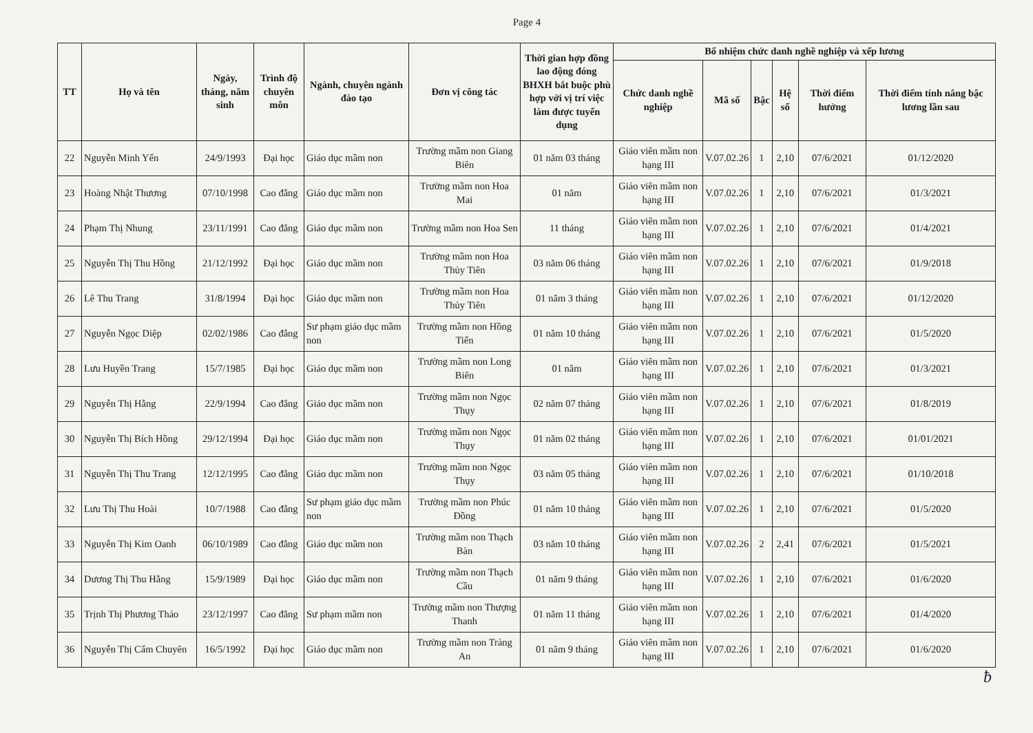Page 4
| TT | Họ và tên | Ngày, tháng, năm sinh | Trình độ chuyên môn | Ngành, chuyên ngành đào tạo | Đơn vị công tác | Thời gian hợp đồng lao động đóng BHXH bắt buộc phù hợp với vị trí việc làm được tuyển dụng | Bổ nhiệm chức danh nghề nghiệp và xếp lương | | | | | |
| --- | --- | --- | --- | --- | --- | --- | --- | --- | --- | --- | --- | --- |
| | | | | | | | Chức danh nghề nghiệp | Mã số | Bậc | Hệ số | Thời điểm hưởng | Thời điểm tính nâng bậc lương lần sau |
| 22 | Nguyễn Minh Yến | 24/9/1993 | Đại học | Giáo dục mầm non | Trường mầm non Giang Biên | 01 năm 03 tháng | Giáo viên mầm non hạng III | V.07.02.26 | 1 | 2,10 | 07/6/2021 | 01/12/2020 |
| 23 | Hoàng Nhật Thương | 07/10/1998 | Cao đẳng | Giáo dục mầm non | Trường mầm non Hoa Mai | 01 năm | Giáo viên mầm non hạng III | V.07.02.26 | 1 | 2,10 | 07/6/2021 | 01/3/2021 |
| 24 | Phạm Thị Nhung | 23/11/1991 | Cao đẳng | Giáo dục mầm non | Trường mầm non Hoa Sen | 11 tháng | Giáo viên mầm non hạng III | V.07.02.26 | 1 | 2,10 | 07/6/2021 | 01/4/2021 |
| 25 | Nguyễn Thị Thu Hồng | 21/12/1992 | Đại học | Giáo dục mầm non | Trường mầm non Hoa Thủy Tiên | 03 năm 06 tháng | Giáo viên mầm non hạng III | V.07.02.26 | 1 | 2,10 | 07/6/2021 | 01/9/2018 |
| 26 | Lê Thu Trang | 31/8/1994 | Đại học | Giáo dục mầm non | Trường mầm non Hoa Thủy Tiên | 01 năm 3 tháng | Giáo viên mầm non hạng III | V.07.02.26 | 1 | 2,10 | 07/6/2021 | 01/12/2020 |
| 27 | Nguyễn Ngọc Diệp | 02/02/1986 | Cao đẳng | Sư phạm giáo dục mầm non | Trường mầm non Hồng Tiến | 01 năm 10 tháng | Giáo viên mầm non hạng III | V.07.02.26 | 1 | 2,10 | 07/6/2021 | 01/5/2020 |
| 28 | Lưu Huyền Trang | 15/7/1985 | Đại học | Giáo dục mầm non | Trường mầm non Long Biên | 01 năm | Giáo viên mầm non hạng III | V.07.02.26 | 1 | 2,10 | 07/6/2021 | 01/3/2021 |
| 29 | Nguyễn Thị Hằng | 22/9/1994 | Cao đẳng | Giáo dục mầm non | Trường mầm non Ngọc Thụy | 02 năm 07 tháng | Giáo viên mầm non hạng III | V.07.02.26 | 1 | 2,10 | 07/6/2021 | 01/8/2019 |
| 30 | Nguyễn Thị Bích Hồng | 29/12/1994 | Đại học | Giáo dục mầm non | Trường mầm non Ngọc Thụy | 01 năm 02 tháng | Giáo viên mầm non hạng III | V.07.02.26 | 1 | 2,10 | 07/6/2021 | 01/01/2021 |
| 31 | Nguyễn Thị Thu Trang | 12/12/1995 | Cao đẳng | Giáo dục mầm non | Trường mầm non Ngọc Thụy | 03 năm 05 tháng | Giáo viên mầm non hạng III | V.07.02.26 | 1 | 2,10 | 07/6/2021 | 01/10/2018 |
| 32 | Lưu Thị Thu Hoài | 10/7/1988 | Cao đẳng | Sư phạm giáo dục mầm non | Trường mầm non Phúc Đồng | 01 năm 10 tháng | Giáo viên mầm non hạng III | V.07.02.26 | 1 | 2,10 | 07/6/2021 | 01/5/2020 |
| 33 | Nguyễn Thị Kim Oanh | 06/10/1989 | Cao đẳng | Giáo dục mầm non | Trường mầm non Thạch Bàn | 03 năm 10 tháng | Giáo viên mầm non hạng III | V.07.02.26 | 2 | 2,41 | 07/6/2021 | 01/5/2021 |
| 34 | Dương Thị Thu Hằng | 15/9/1989 | Đại học | Giáo dục mầm non | Trường mầm non Thạch Cầu | 01 năm 9 tháng | Giáo viên mầm non hạng III | V.07.02.26 | 1 | 2,10 | 07/6/2021 | 01/6/2020 |
| 35 | Trịnh Thị Phương Thảo | 23/12/1997 | Cao đẳng | Sư phạm mầm non | Trường mầm non Thượng Thanh | 01 năm 11 tháng | Giáo viên mầm non hạng III | V.07.02.26 | 1 | 2,10 | 07/6/2021 | 01/4/2020 |
| 36 | Nguyễn Thị Cẩm Chuyên | 16/5/1992 | Đại học | Giáo dục mầm non | Trường mầm non Tràng An | 01 năm 9 tháng | Giáo viên mầm non hạng III | V.07.02.26 | 1 | 2,10 | 07/6/2021 | 01/6/2020 |
ƀ